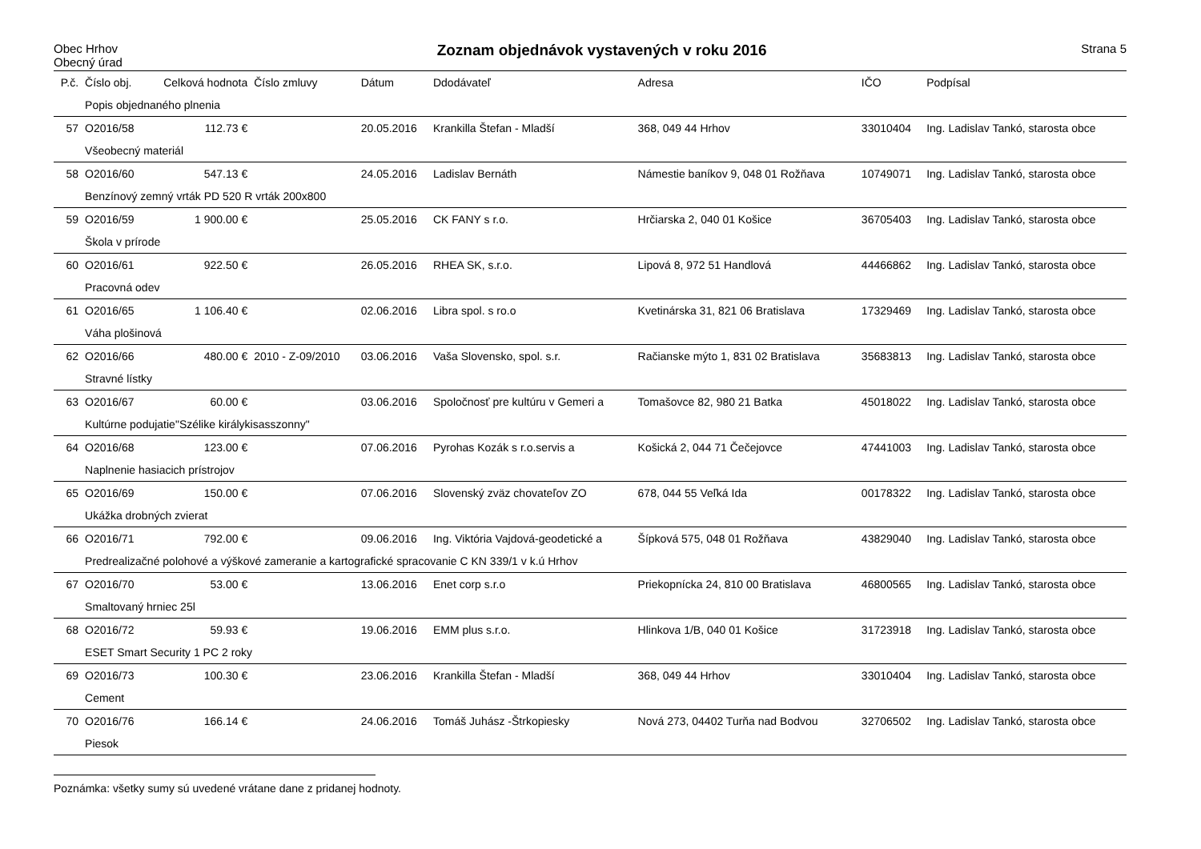Obec Hrhov
Obecný úrad
Zoznam objednávok vystavených v roku 2016
Strana 5
| P.č. | Číslo obj. | Celková hodnota | Číslo zmluvy | Dátum | Ddodávateľ | Adresa | IČO | Podpísal |
| --- | --- | --- | --- | --- | --- | --- | --- | --- |
| | Popis objednaného plnenia | | | | | | | |
| 57 | O2016/58 | 112.73 € | | 20.05.2016 | Krankilla Štefan - Mladší | 368, 049 44 Hrhov | 33010404 | Ing. Ladislav Tankó, starosta obce |
| | Všeobecný materiál | | | | | | | |
| 58 | O2016/60 | 547.13 € | | 24.05.2016 | Ladislav Bernáth | Námestie baníkov 9, 048 01 Rožňava | 10749071 | Ing. Ladislav Tankó, starosta obce |
| | Benzínový zemný vrták PD 520 R vrták 200x800 | | | | | | | |
| 59 | O2016/59 | 1 900.00 € | | 25.05.2016 | CK FANY s r.o. | Hrčiarska 2, 040 01 Košice | 36705403 | Ing. Ladislav Tankó, starosta obce |
| | Škola v prírode | | | | | | | |
| 60 | O2016/61 | 922.50 € | | 26.05.2016 | RHEA SK, s.r.o. | Lipová 8, 972 51 Handlová | 44466862 | Ing. Ladislav Tankó, starosta obce |
| | Pracovná odev | | | | | | | |
| 61 | O2016/65 | 1 106.40 € | | 02.06.2016 | Libra spol. s ro.o | Kvetinárska 31, 821 06 Bratislava | 17329469 | Ing. Ladislav Tankó, starosta obce |
| | Váha plošinová | | | | | | | |
| 62 | O2016/66 | 480.00 € | 2010 - Z-09/2010 | 03.06.2016 | Vaša Slovensko, spol. s.r. | Račianske mýto 1, 831 02 Bratislava | 35683813 | Ing. Ladislav Tankó, starosta obce |
| | Stravné lístky | | | | | | | |
| 63 | O2016/67 | 60.00 € | | 03.06.2016 | Spoločnosť pre kultúru v Gemeri a | Tomašovce 82, 980 21 Batka | 45018022 | Ing. Ladislav Tankó, starosta obce |
| | Kultúrne podujatie"Szélike királykisasszonny" | | | | | | | |
| 64 | O2016/68 | 123.00 € | | 07.06.2016 | Pyrohas Kozák s r.o.servis a | Košická 2, 044 71 Čečejovce | 47441003 | Ing. Ladislav Tankó, starosta obce |
| | Naplnenie hasiacich prístrojov | | | | | | | |
| 65 | O2016/69 | 150.00 € | | 07.06.2016 | Slovenský zväz chovateľov ZO | 678, 044 55 Veľká Ida | 00178322 | Ing. Ladislav Tankó, starosta obce |
| | Ukážka drobných zvierat | | | | | | | |
| 66 | O2016/71 | 792.00 € | | 09.06.2016 | Ing. Viktória Vajdová-geodetické a | Šípková 575, 048 01 Rožňava | 43829040 | Ing. Ladislav Tankó, starosta obce |
| | Predrealizačné polohové a výškové zameranie a kartografické spracovanie C KN 339/1 v k.ú Hrhov | | | | | | | |
| 67 | O2016/70 | 53.00 € | | 13.06.2016 | Enet corp s.r.o | Priekopnícka 24, 810 00 Bratislava | 46800565 | Ing. Ladislav Tankó, starosta obce |
| | Smaltovaný hrniec 25l | | | | | | | |
| 68 | O2016/72 | 59.93 € | | 19.06.2016 | EMM plus s.r.o. | Hlinkova 1/B, 040 01 Košice | 31723918 | Ing. Ladislav Tankó, starosta obce |
| | ESET Smart Security 1 PC 2 roky | | | | | | | |
| 69 | O2016/73 | 100.30 € | | 23.06.2016 | Krankilla Štefan - Mladší | 368, 049 44 Hrhov | 33010404 | Ing. Ladislav Tankó, starosta obce |
| | Cement | | | | | | | |
| 70 | O2016/76 | 166.14 € | | 24.06.2016 | Tomáš Juhász -Štrkopiesky | Nová 273, 04402 Turňa nad Bodvou | 32706502 | Ing. Ladislav Tankó, starosta obce |
| | Piesok | | | | | | | |
Poznámka: všetky sumy sú uvedené vrátane dane z pridanej hodnoty.